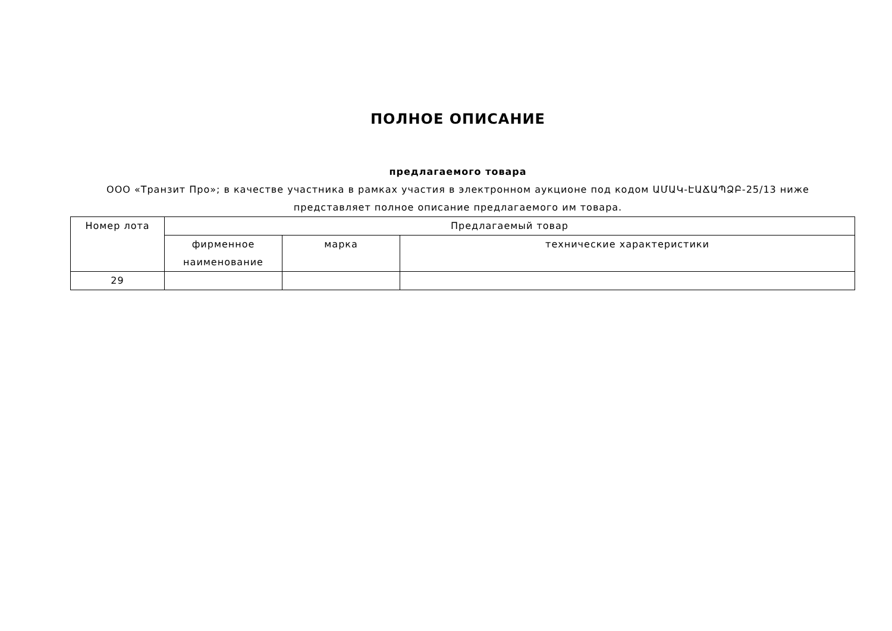ПОЛНОЕ ОПИСАНИЕ
предлагаемого товара
ООО «Транзит Про»; в качестве участника в рамках участия в электронном аукционе под кодом ԱՄԱԿ-ԷԱՃԱՊՁԲ-25/13 ниже представляет полное описание предлагаемого им товара.
| Номер лота | Предлагаемый товар | | |
| --- | --- | --- | --- |
| | фирменное наименование | марка | технические характеристики |
| 29 | | | |